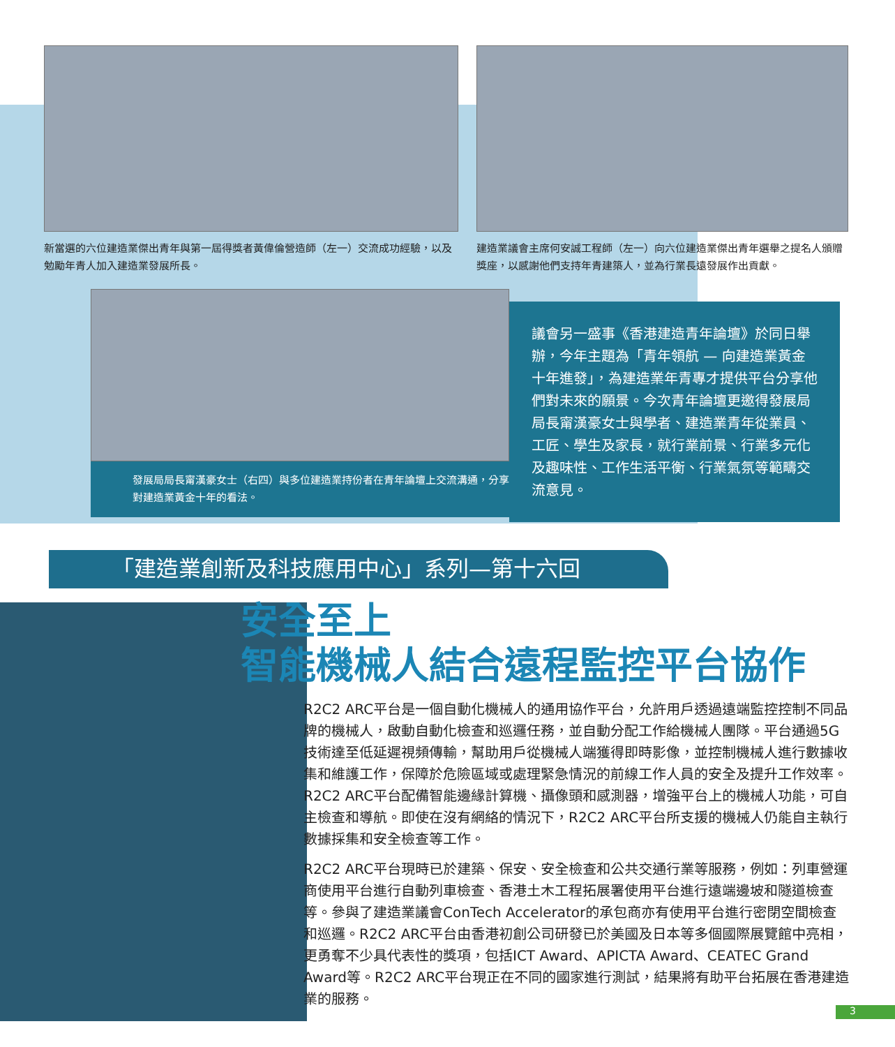新當選的六位建造業傑出青年與第一屆得獎者黃偉倫營造師（左一）交流成功經驗，以及勉勵年青人加入建造業發展所長。
建造業議會主席何安誠工程師（左一）向六位建造業傑出青年選舉之提名人頒贈獎座，以感謝他們支持年青建築人，並為行業長遠發展作出貢獻。
發展局局長甯漢豪女士（右四）與多位建造業持份者在青年論壇上交流溝通，分享對建造業黃金十年的看法。
議會另一盛事《香港建造青年論壇》於同日舉辦，今年主題為「青年領航 — 向建造業黃金十年進發」，為建造業年青專才提供平台分享他們對未來的願景。今次青年論壇更邀得發展局局長甯漢豪女士與學者、建造業青年從業員、工匠、學生及家長，就行業前景、行業多元化及趣味性、工作生活平衡、行業氣氛等範疇交流意見。
「建造業創新及科技應用中心」系列—第十六回
安全至上
智能機械人結合遠程監控平台協作
R2C2 ARC平台是一個自動化機械人的通用協作平台，允許用戶透過遠端監控控制不同品牌的機械人，啟動自動化檢查和巡邏任務，並自動分配工作給機械人團隊。平台通過5G技術達至低延遲視頻傳輸，幫助用戶從機械人端獲得即時影像，並控制機械人進行數據收集和維護工作，保障於危險區域或處理緊急情況的前線工作人員的安全及提升工作效率。R2C2 ARC平台配備智能邊緣計算機、攝像頭和感測器，增強平台上的機械人功能，可自主檢查和導航。即使在沒有網絡的情況下，R2C2 ARC平台所支援的機械人仍能自主執行數據採集和安全檢查等工作。
R2C2 ARC平台現時已於建築、保安、安全檢查和公共交通行業等服務，例如：列車營運商使用平台進行自動列車檢查、香港土木工程拓展署使用平台進行遠端邊坡和隧道檢查等。參與了建造業議會ConTech Accelerator的承包商亦有使用平台進行密閉空間檢查和巡邏。R2C2 ARC平台由香港初創公司研發已於美國及日本等多個國際展覽館中亮相，更勇奪不少具代表性的獎項，包括ICT Award、APICTA Award、CEATEC Grand Award等。R2C2 ARC平台現正在不同的國家進行測試，結果將有助平台拓展在香港建造業的服務。
3